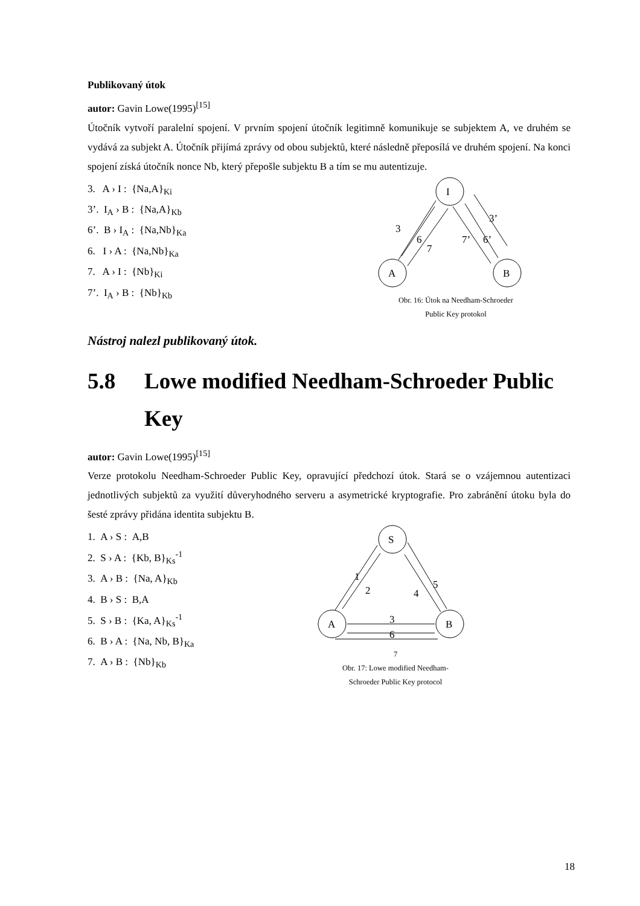Publikovaný útok
autor: Gavin Lowe(1995)<sup>[15]</sup>
Útočník vytvoří paralelní spojení. V prvním spojení útočník legitimně komunikuje se subjektem A, ve druhém se vydává za subjekt A. Útočník přijímá zprávy od obou subjektů, které následně přeposílá ve druhém spojení. Na konci spojení získá útočník nonce Nb, který přepošle subjektu B a tím se mu autentizuje.
3. A › I : {Na,A}<sub>Ki</sub>
3’. I<sub>A</sub> › B : {Na,A}<sub>Kb</sub>
6’. B › I<sub>A</sub> : {Na,Nb}<sub>Ka</sub>
6. I › A : {Na,Nb}<sub>Ka</sub>
7. A › I : {Nb}<sub>Ki</sub>
7’. I<sub>A</sub> › B : {Nb}<sub>Kb</sub>
I
A
B
3
6
7
7’
6’
3’
Obr. 16: Útok na Needham-Schroeder
Public Key protokol
Nástroj nalezl publikovaný útok.
5.8 Lowe modified Needham-Schroeder Public Key
autor: Gavin Lowe(1995)<sup>[15]</sup>
Verze protokolu Needham-Schroeder Public Key, opravující předchozí útok. Stará se o vzájemnou autentizaci jednotlivých subjektů za využití důveryhodného serveru a asymetrické kryptografie. Pro zabránění útoku byla do šesté zprávy přidána identita subjektu B.
1. A › S : A,B
2. S › A : {Kb, B}<sub>Ks</sub><sup>-1</sup>
3. A › B : {Na, A}<sub>Kb</sub>
4. B › S : B,A
5. S › B : {Ka, A}<sub>Ks</sub><sup>-1</sup>
6. B › A : {Na, Nb, B}<sub>Ka</sub>
7. A › B : {Nb}<sub>Kb</sub>
S
A
B
1
2
4
5
3
6
7
Obr. 17: Lowe modified Needham-
Schroeder Public Key protocol
18